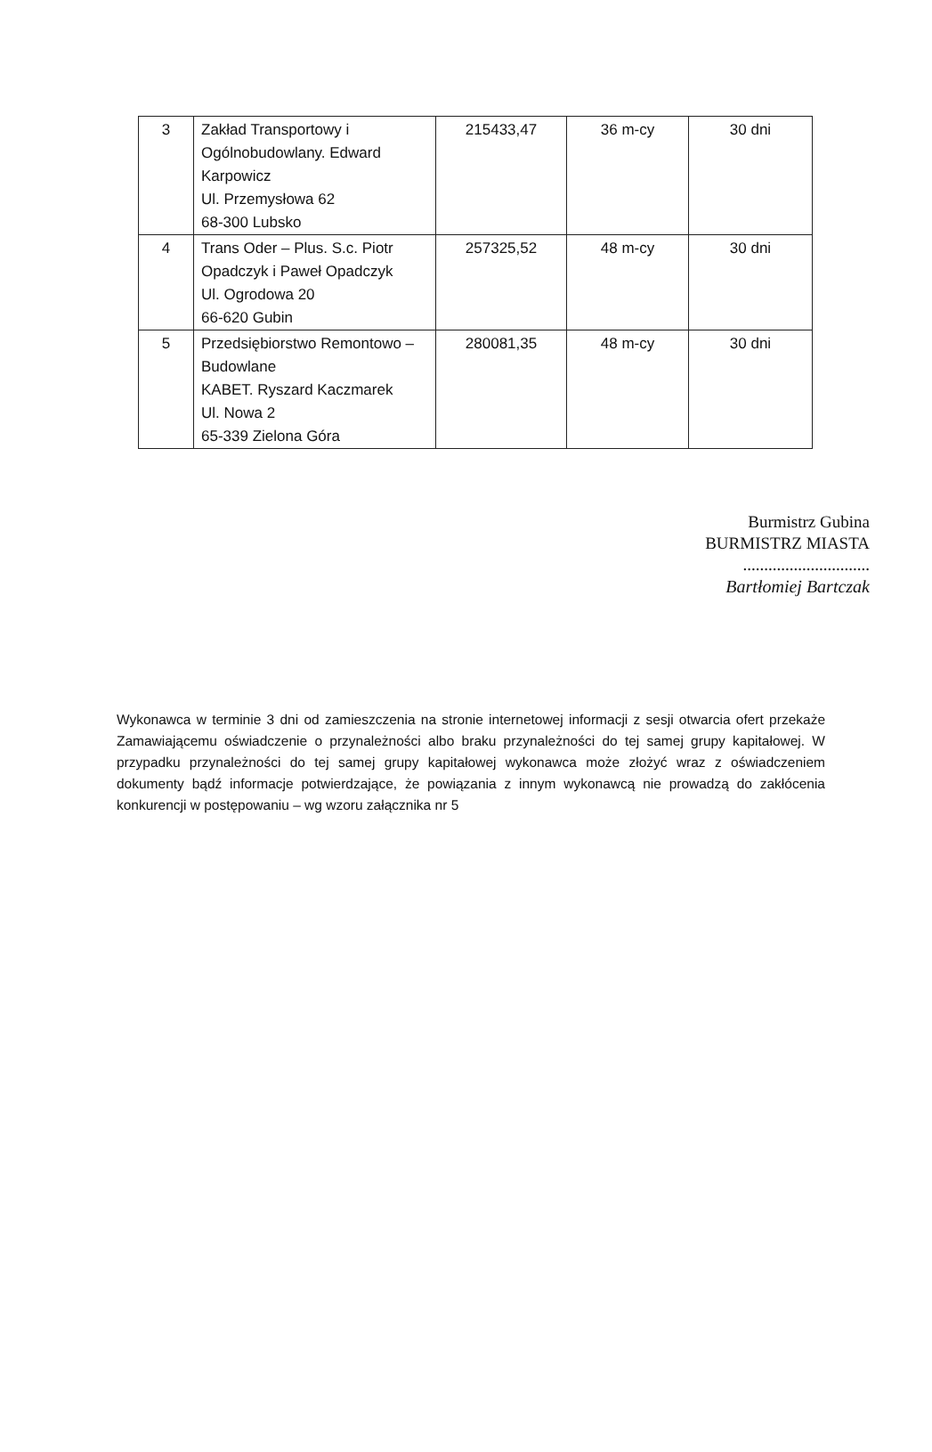| 3 | Zakład Transportowy i Ogólnobudowlany. Edward Karpowicz Ul. Przemysłowa 62 68-300 Lubsko | 215433,47 | 36 m-cy | 30 dni |
| 4 | Trans Oder – Plus. S.c. Piotr Opadczyk i Paweł Opadczyk Ul. Ogrodowa 20 66-620 Gubin | 257325,52 | 48 m-cy | 30 dni |
| 5 | Przedsiębiorstwo Remontowo – Budowlane KABET. Ryszard Kaczmarek Ul. Nowa 2 65-339 Zielona Góra | 280081,35 | 48 m-cy | 30 dni |
Burmistrz Gubina
BURMISTRZ MIASTA
..............................
Bartłomiej Bartczak
Wykonawca w terminie 3 dni od zamieszczenia na stronie internetowej informacji z sesji otwarcia ofert przekaże Zamawiającemu oświadczenie o przynależności albo braku przynależności do tej samej grupy kapitałowej. W przypadku przynależności do tej samej grupy kapitałowej wykonawca może złożyć wraz z oświadczeniem dokumenty bądź informacje potwierdzające, że powiązania z innym wykonawcą nie prowadzą do zakłócenia konkurencji w postępowaniu – wg wzoru załącznika nr 5